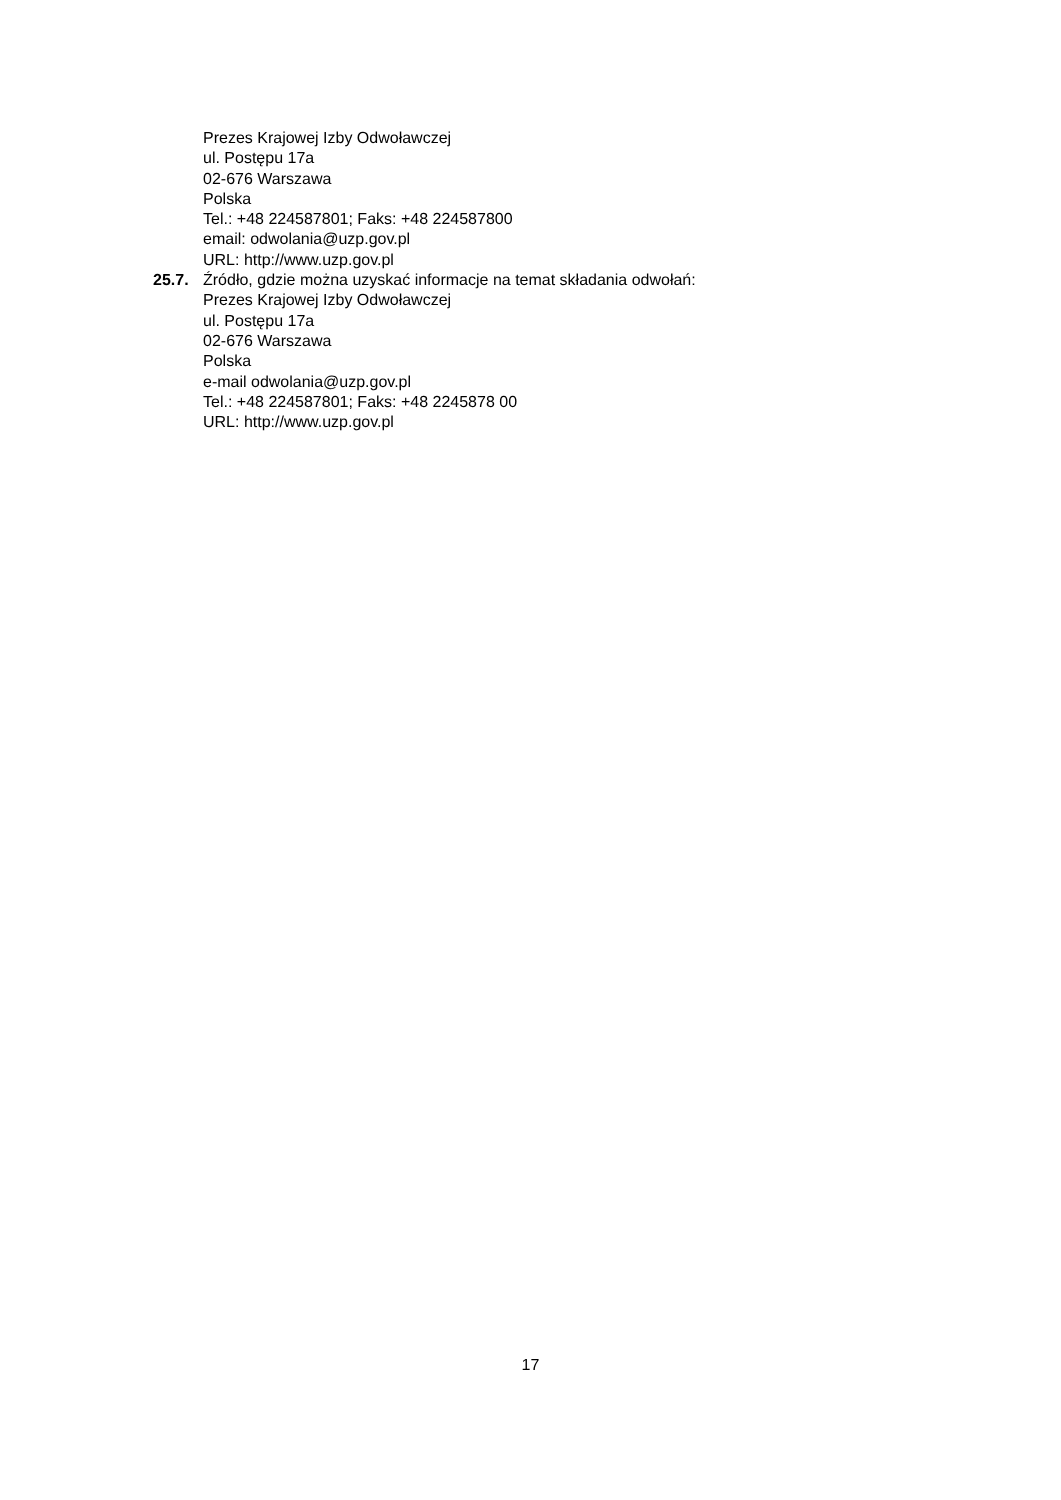Prezes Krajowej Izby Odwoławczej
ul. Postępu 17a
02-676 Warszawa
Polska
Tel.: +48 224587801; Faks: +48 224587800
email: odwolania@uzp.gov.pl
URL: http://www.uzp.gov.pl
25.7. Źródło, gdzie można uzyskać informacje na temat składania odwołań:
Prezes Krajowej Izby Odwoławczej
ul. Postępu 17a
02-676 Warszawa
Polska
e-mail odwolania@uzp.gov.pl
Tel.: +48 224587801; Faks: +48 2245878 00
URL: http://www.uzp.gov.pl
17